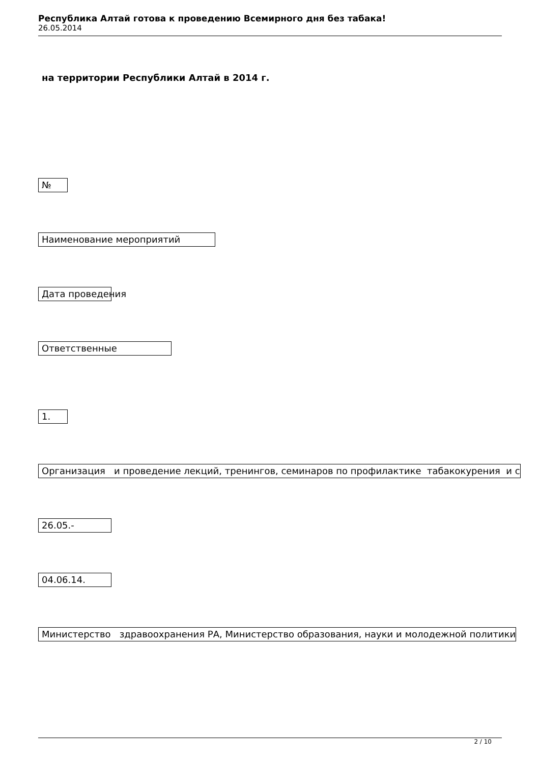Республика Алтай готова к проведению Всемирного дня без табака!
26.05.2014
на территории Республики Алтай в 2014 г.
№
Наименование мероприятий
Дата проведения
Ответственные
1.
Организация и проведение лекций, тренингов, семинаров по профилактике табакокурения и с
26.05.-
04.06.14.
Министерство здравоохранения РА, Министерство образования, науки и молодежной политики
2 / 10